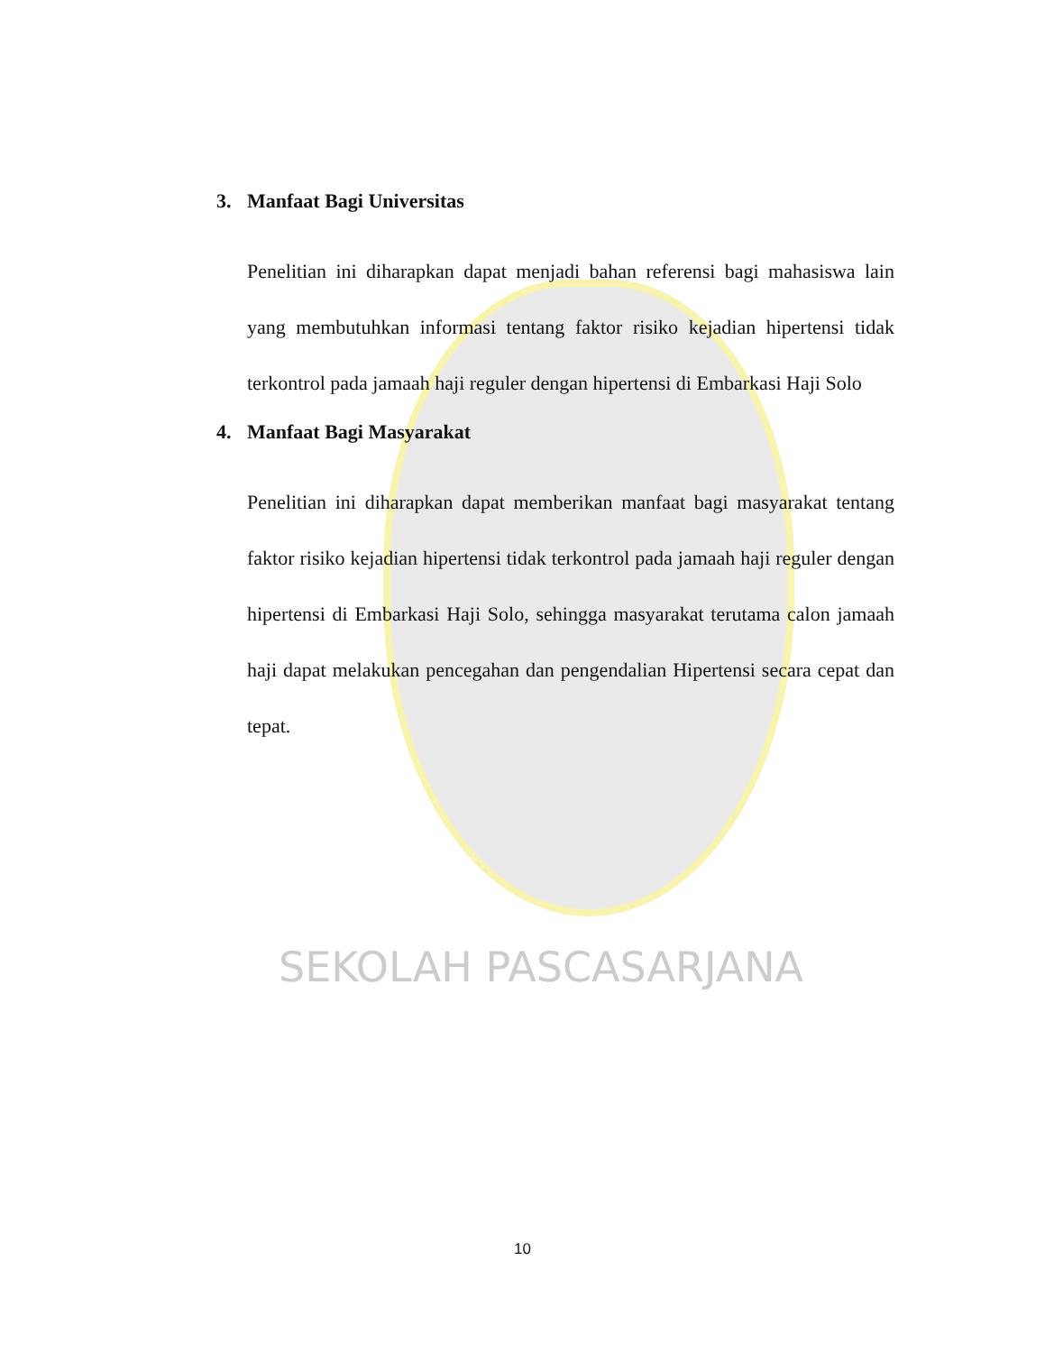SEKOLAH PASCASARJANA
3. Manfaat Bagi Universitas
Penelitian ini diharapkan dapat menjadi bahan referensi bagi mahasiswa lain yang membutuhkan informasi tentang faktor risiko kejadian hipertensi tidak terkontrol pada jamaah haji reguler dengan hipertensi di Embarkasi Haji Solo
4. Manfaat Bagi Masyarakat
Penelitian ini diharapkan dapat memberikan manfaat bagi masyarakat tentang faktor risiko kejadian hipertensi tidak terkontrol pada jamaah haji reguler dengan hipertensi di Embarkasi Haji Solo, sehingga masyarakat terutama calon jamaah haji dapat melakukan pencegahan dan pengendalian Hipertensi secara cepat dan tepat.
10